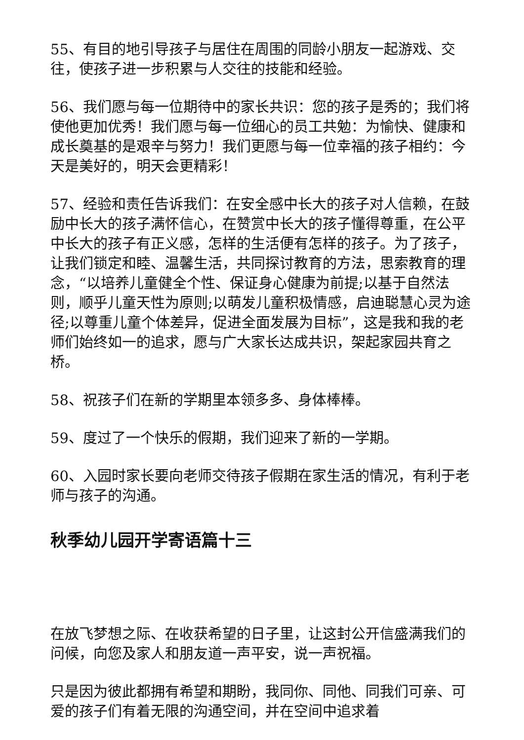55、有目的地引导孩子与居住在周围的同龄小朋友一起游戏、交往，使孩子进一步积累与人交往的技能和经验。
56、我们愿与每一位期待中的家长共识：您的孩子是秀的；我们将使他更加优秀！我们愿与每一位细心的员工共勉：为愉快、健康和成长奠基的是艰辛与努力！我们更愿与每一位幸福的孩子相约：今天是美好的，明天会更精彩！
57、经验和责任告诉我们：在安全感中长大的孩子对人信赖，在鼓励中长大的孩子满怀信心，在赞赏中长大的孩子懂得尊重，在公平中长大的孩子有正义感，怎样的生活便有怎样的孩子。为了孩子，让我们锁定和睦、温馨生活，共同探讨教育的方法，思索教育的理念，“以培养儿童健全个性、保证身心健康为前提;以基于自然法则，顺乎儿童天性为原则;以萌发儿童积极情感，启迪聪慧心灵为途径;以尊重儿童个体差异，促进全面发展为目标”，这是我和我的老师们始终如一的追求，愿与广大家长达成共识，架起家园共育之桥。
58、祝孩子们在新的学期里本领多多、身体棒棒。
59、度过了一个快乐的假期，我们迎来了新的一学期。
60、入园时家长要向老师交待孩子假期在家生活的情况，有利于老师与孩子的沟通。
秋季幼儿园开学寄语篇十三
在放飞梦想之际、在收获希望的日子里，让这封公开信盛满我们的问候，向您及家人和朋友道一声平安，说一声祝福。
只是因为彼此都拥有希望和期盼，我同你、同他、同我们可亲、可爱的孩子们有着无限的沟通空间，并在空间中追求着